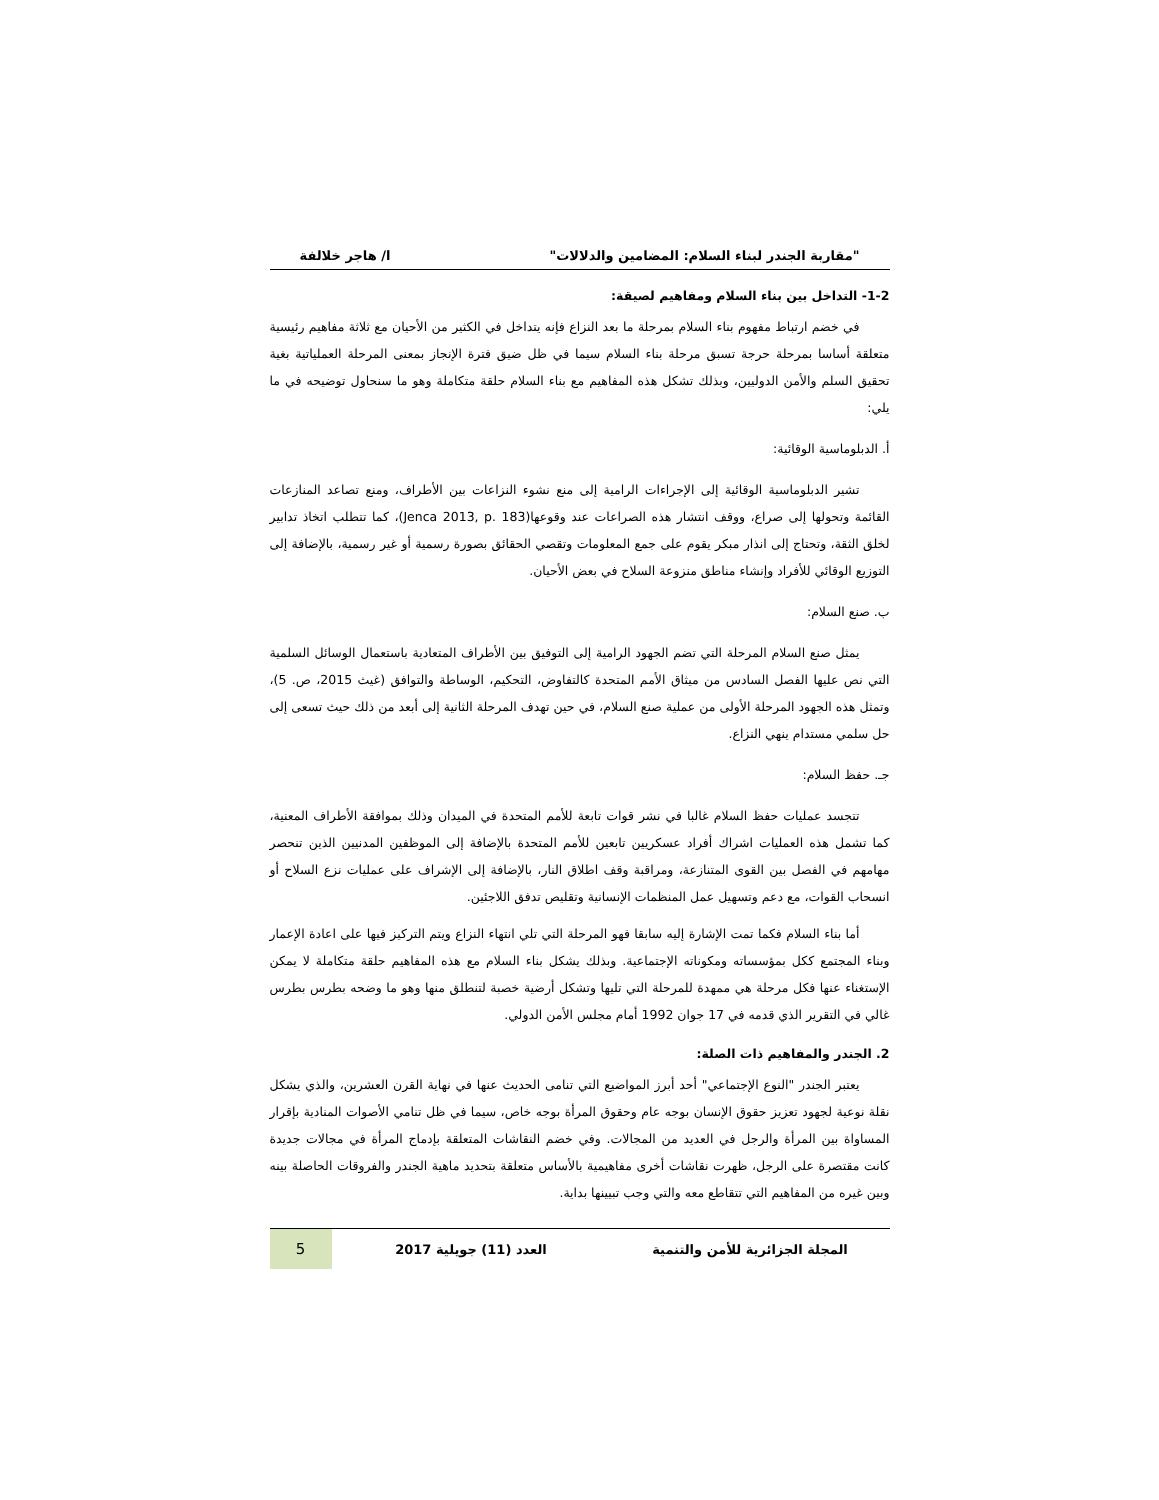"مقاربة الجندر لبناء السلام: المضامين والدلالات" ا/ هاجر خلالفة
1-2- التداخل بين بناء السلام ومفاهيم لصيقة:
في خضم ارتباط مفهوم بناء السلام بمرحلة ما بعد النزاع فإنه يتداخل في الكثير من الأحيان مع ثلاثة مفاهيم رئيسية متعلقة أساسا بمرحلة حرجة تسبق مرحلة بناء السلام سيما في ظل ضيق فترة الإنجاز بمعنى المرحلة العملياتية بغية تحقيق السلم والأمن الدوليين، وبذلك تشكل هذه المفاهيم مع بناء السلام حلقة متكاملة وهو ما سنحاول توضيحه في ما يلي:
أ. الدبلوماسية الوقائية:
تشير الدبلوماسية الوقائية إلى الإجراءات الرامية إلى منع نشوء النزاعات بين الأطراف، ومنع تصاعد المنازعات القائمة وتحولها إلى صراع، ووقف انتشار هذه الصراعات عند وقوعها(Jenca 2013, p. 183)، كما تتطلب اتخاذ تدابير لخلق الثقة، وتحتاج إلى انذار مبكر يقوم على جمع المعلومات وتقصي الحقائق بصورة رسمية أو غير رسمية، بالإضافة إلى التوزيع الوقائي للأفراد وإنشاء مناطق منزوعة السلاح في بعض الأحيان.
ب. صنع السلام:
يمثل صنع السلام المرحلة التي تضم الجهود الرامية إلى التوفيق بين الأطراف المتعادية باستعمال الوسائل السلمية التي نص عليها الفصل السادس من ميثاق الأمم المتحدة كالتفاوض، التحكيم، الوساطة والتوافق (غيث 2015، ص. 5)، وتمثل هذه الجهود المرحلة الأولى من عملية صنع السلام، في حين تهدف المرحلة الثانية إلى أبعد من ذلك حيث تسعى إلى حل سلمي مستدام ينهي النزاع.
جـ. حفظ السلام:
تتجسد عمليات حفظ السلام غالبا في نشر قوات تابعة للأمم المتحدة في الميدان وذلك بموافقة الأطراف المعنية، كما تشمل هذه العمليات اشراك أفراد عسكريين تابعين للأمم المتحدة بالإضافة إلى الموظفين المدنيين الذين تنحصر مهامهم في الفصل بين القوى المتنازعة، ومراقبة وقف اطلاق النار، بالإضافة إلى الإشراف على عمليات نزع السلاح أو انسحاب القوات، مع دعم وتسهيل عمل المنظمات الإنسانية وتقليص تدفق اللاجئين.
أما بناء السلام فكما تمت الإشارة إليه سابقا فهو المرحلة التي تلي انتهاء النزاع ويتم التركيز فيها على اعادة الإعمار وبناء المجتمع ككل بمؤسساته ومكوناته الإجتماعية. وبذلك يشكل بناء السلام مع هذه المفاهيم حلقة متكاملة لا يمكن الإستغناء عنها فكل مرحلة هي ممهدة للمرحلة التي تليها وتشكل أرضية خصبة لتنطلق منها وهو ما وضحه بطرس بطرس غالي في التقرير الذي قدمه في 17 جوان 1992 أمام مجلس الأمن الدولي.
2. الجندر والمفاهيم ذات الصلة:
يعتبر الجندر "النوع الإجتماعي" أحد أبرز المواضيع التي تنامى الحديث عنها في نهاية القرن العشرين، والذي يشكل نقلة نوعية لجهود تعزيز حقوق الإنسان بوجه عام وحقوق المرأة بوجه خاص، سيما في ظل تنامي الأصوات المنادية بإقرار المساواة بين المرأة والرجل في العديد من المجالات. وفي خضم النقاشات المتعلقة بإدماج المرأة في مجالات جديدة كانت مقتصرة على الرجل، ظهرت نقاشات أخرى مفاهيمية بالأساس متعلقة بتحديد ماهية الجندر والفروقات الحاصلة بينه وبين غيره من المفاهيم التي تتقاطع معه والتي وجب تبيينها بداية.
المجلة الجزائرية للأمن والتنمية العدد (11) جويلية 2017 5